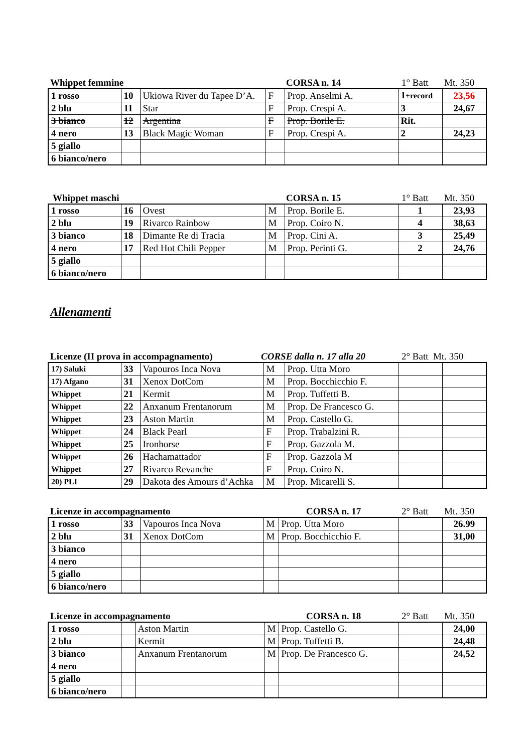Whippet femmine CORSA n. 14 1° Batt Mt. 350
| 1 rosso | 10 | Ukiowa River du Tapee D’A. | F | Prop. Anselmi A. | 1 +record | 23,56 |
| 2 blu | 11 | Star | F | Prop. Crespi A. | 3 | 24,67 |
| 3 bianco | 12 | Argentina | F | Prop. Borile E. | Rit. | |
| 4 nero | 13 | Black Magic Woman | F | Prop. Crespi A. | 2 | 24,23 |
| 5 giallo | | | | | | |
| 6 bianco/nero | | | | | | |
Whippet maschi CORSA n. 15 1° Batt Mt. 350
| 1 rosso | 16 | Ovest | M | Prop. Borile E. | 1 | 23,93 |
| 2 blu | 19 | Rivarco Rainbow | M | Prop. Coiro N. | 4 | 38,63 |
| 3 bianco | 18 | Dimante Re di Tracia | M | Prop. Cini A. | 3 | 25,49 |
| 4 nero | 17 | Red Hot Chili Pepper | M | Prop. Perinti G. | 2 | 24,76 |
| 5 giallo | | | | | | |
| 6 bianco/nero | | | | | | |
Allenamenti
Licenze (II prova in accompagnamento) CORSE dalla n. 17 alla 20 2° Batt Mt. 350
| 17) Saluki | 33 | Vapouros Inca Nova | M | Prop. Utta Moro | | |
| 17) Afgano | 31 | Xenox DotCom | M | Prop. Bocchicchio F. | | |
| Whippet | 21 | Kermit | M | Prop. Tuffetti B. | | |
| Whippet | 22 | Anxanum Frentanorum | M | Prop. De Francesco G. | | |
| Whippet | 23 | Aston Martin | M | Prop. Castello G. | | |
| Whippet | 24 | Black Pearl | F | Prop. Trabalzini R. | | |
| Whippet | 25 | Ironhorse | F | Prop. Gazzola M. | | |
| Whippet | 26 | Hachamattador | F | Prop. Gazzola M | | |
| Whippet | 27 | Rivarco Revanche | F | Prop. Coiro N. | | |
| 20) PLI | 29 | Dakota des Amours d’Achka | M | Prop. Micarelli S. | | |
Licenze in accompagnamento CORSA n. 17 2° Batt Mt. 350
| 1 rosso | 33 | Vapouros Inca Nova | M | Prop. Utta Moro | | 26.99 |
| 2 blu | 31 | Xenox DotCom | M | Prop. Bocchicchio F. | | 31,00 |
| 3 bianco | | | | | | |
| 4 nero | | | | | | |
| 5 giallo | | | | | | |
| 6 bianco/nero | | | | | | |
Licenze in accompagnamento CORSA n. 18 2° Batt Mt. 350
| 1 rosso | | Aston Martin | M | Prop. Castello G. | | 24,00 |
| 2 blu | | Kermit | M | Prop. Tuffetti B. | | 24,48 |
| 3 bianco | | Anxanum Frentanorum | M | Prop. De Francesco G. | | 24,52 |
| 4 nero | | | | | | |
| 5 giallo | | | | | | |
| 6 bianco/nero | | | | | | |